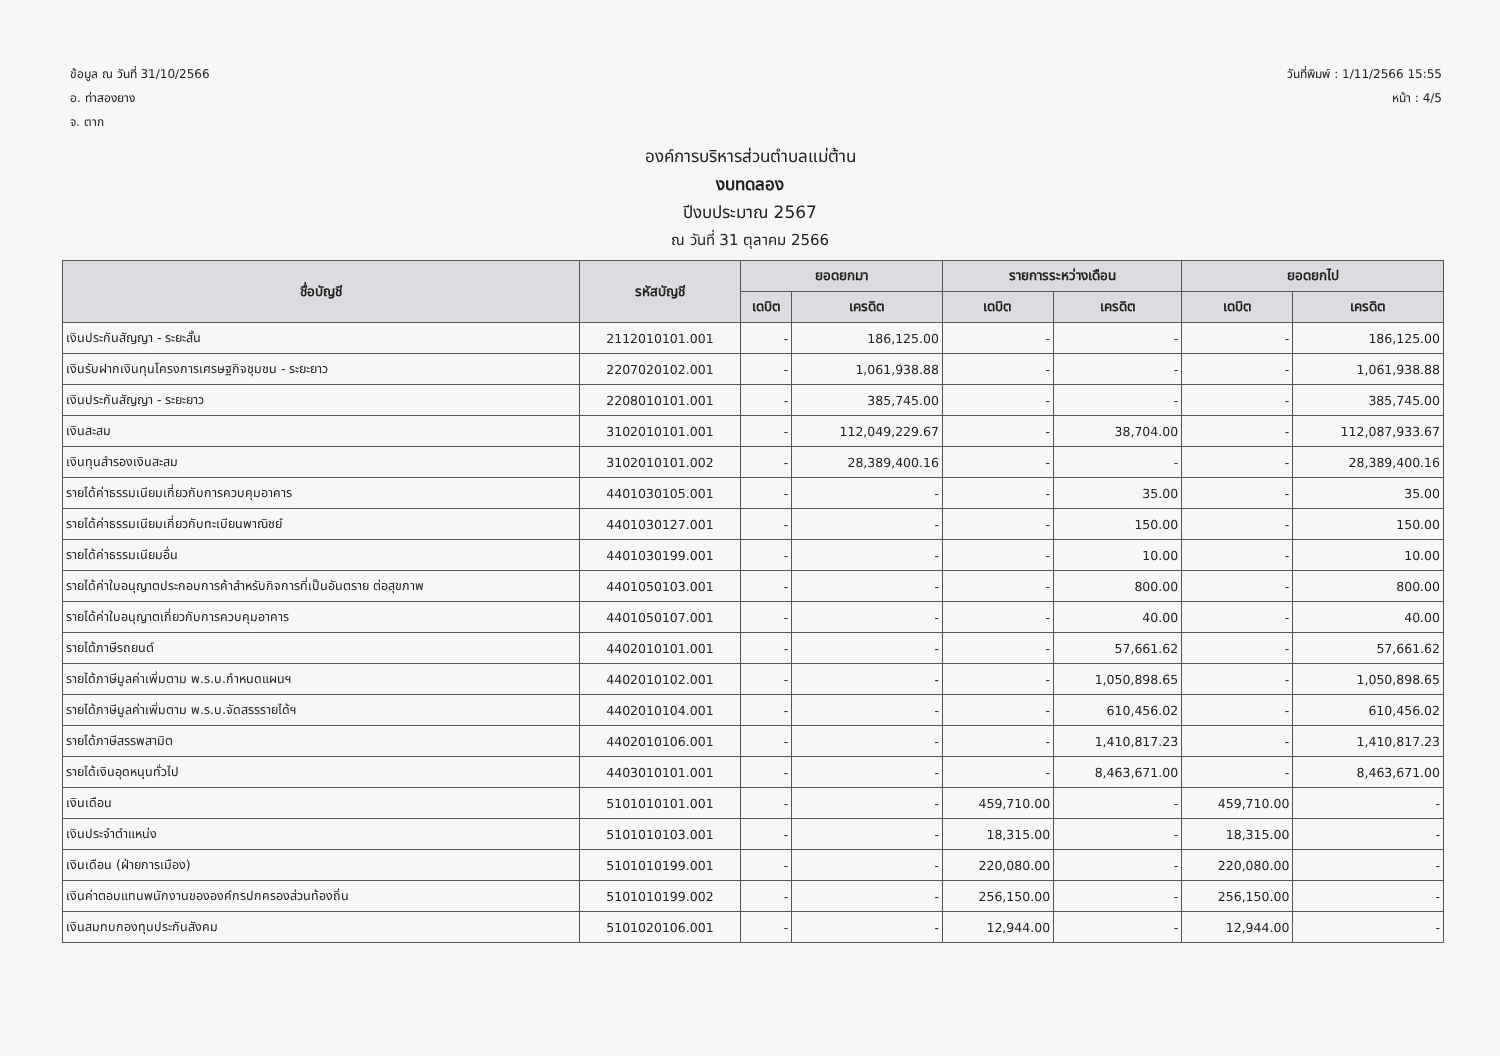ข้อมูล ณ วันที่ 31/10/2566
อ. ท่าสองยาง
จ. ตาก
วันที่พิมพ์ : 1/11/2566 15:55
หน้า : 4/5
องค์การบริหารส่วนตำบลแม่ต้าน
งบทดลอง
ปีงบประมาณ 2567
ณ วันที่ 31 ตุลาคม 2566
| ชื่อบัญชี | รหัสบัญชี | ยอดยกมา | | รายการระหว่างเดือน | | ยอดยกไป | |
| --- | --- | --- | --- | --- | --- | --- | --- |
| | | เดบิต | เครดิต | เดบิต | เครดิต | เดบิต | เครดิต |
| เงินประกันสัญญา - ระยะสั้น | 2112010101.001 | - | 186,125.00 | - | - | - | 186,125.00 |
| เงินรับฝากเงินทุนโครงการเศรษฐกิจชุมชน - ระยะยาว | 2207020102.001 | - | 1,061,938.88 | - | - | - | 1,061,938.88 |
| เงินประกันสัญญา - ระยะยาว | 2208010101.001 | - | 385,745.00 | - | - | - | 385,745.00 |
| เงินสะสม | 3102010101.001 | - | 112,049,229.67 | - | 38,704.00 | - | 112,087,933.67 |
| เงินทุนสำรองเงินสะสม | 3102010101.002 | - | 28,389,400.16 | - | - | - | 28,389,400.16 |
| รายได้ค่าธรรมเนียมเกี่ยวกับการควบคุมอาคาร | 4401030105.001 | - | - | - | 35.00 | - | 35.00 |
| รายได้ค่าธรรมเนียมเกี่ยวกับทะเบียนพาณิชย์ | 4401030127.001 | - | - | - | 150.00 | - | 150.00 |
| รายได้ค่าธรรมเนียมอื่น | 4401030199.001 | - | - | - | 10.00 | - | 10.00 |
| รายได้ค่าใบอนุญาตประกอบการค้าสำหรับกิจการที่เป็นอันตราย ต่อสุขภาพ | 4401050103.001 | - | - | - | 800.00 | - | 800.00 |
| รายได้ค่าใบอนุญาตเกี่ยวกับการควบคุมอาคาร | 4401050107.001 | - | - | - | 40.00 | - | 40.00 |
| รายได้ภาษีรถยนต์ | 4402010101.001 | - | - | - | 57,661.62 | - | 57,661.62 |
| รายได้ภาษีมูลค่าเพิ่มตาม พ.ร.บ.กำหนดแผนฯ | 4402010102.001 | - | - | - | 1,050,898.65 | - | 1,050,898.65 |
| รายได้ภาษีมูลค่าเพิ่มตาม พ.ร.บ.จัดสรรรายได้ฯ | 4402010104.001 | - | - | - | 610,456.02 | - | 610,456.02 |
| รายได้ภาษีสรรพสามิต | 4402010106.001 | - | - | - | 1,410,817.23 | - | 1,410,817.23 |
| รายได้เงินอุดหนุนทั่วไป | 4403010101.001 | - | - | - | 8,463,671.00 | - | 8,463,671.00 |
| เงินเดือน | 5101010101.001 | - | - | 459,710.00 | - | 459,710.00 | - |
| เงินประจำตำแหน่ง | 5101010103.001 | - | - | 18,315.00 | - | 18,315.00 | - |
| เงินเดือน (ฝ่ายการเมือง) | 5101010199.001 | - | - | 220,080.00 | - | 220,080.00 | - |
| เงินค่าตอบแทนพนักงานขององค์กรปกครองส่วนท้องถิ่น | 5101010199.002 | - | - | 256,150.00 | - | 256,150.00 | - |
| เงินสมทบกองทุนประกันสังคม | 5101020106.001 | - | - | 12,944.00 | - | 12,944.00 | - |